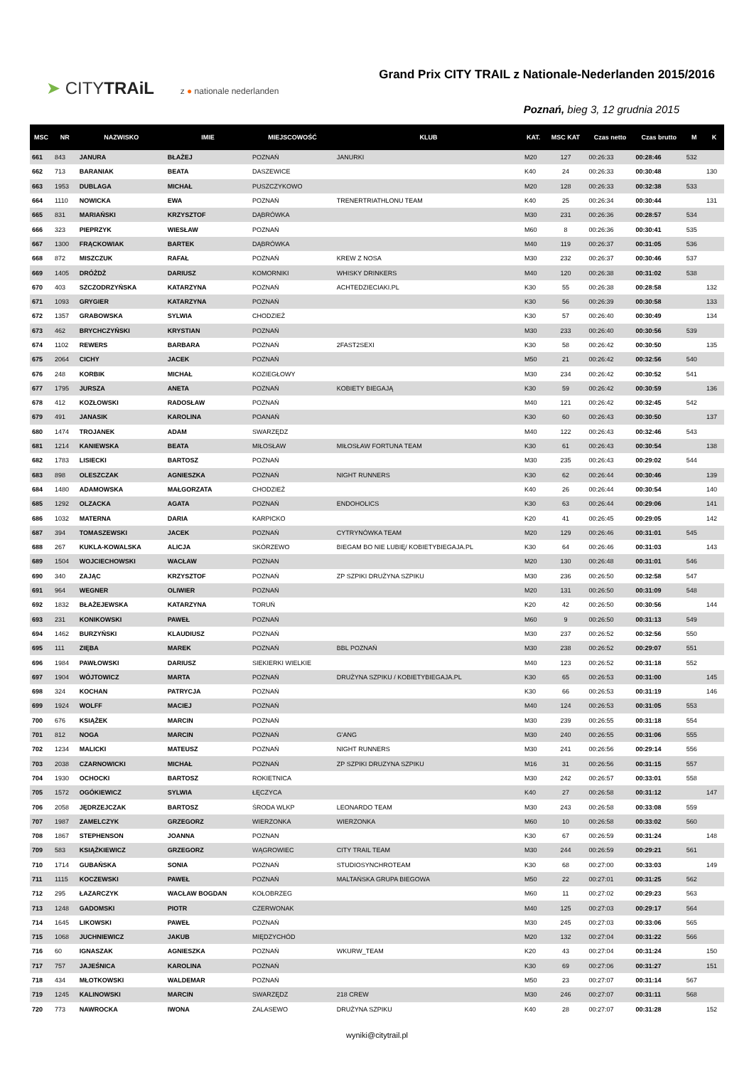➤ CITYTRAiL z ● nationale nederlanden
Grand Prix CITY TRAIL z Nationale-Nederlanden 2015/2016
Poznań, bieg 3, 12 grudnia 2015
| MSC | NR | NAZWISKO | IMIE | MIEJSCOWOŚĆ | KLUB | KAT. | MSC KAT | Czas netto | Czas brutto | M | K |
| --- | --- | --- | --- | --- | --- | --- | --- | --- | --- | --- | --- |
| 661 | 843 | JANURA | BŁAŻEJ | POZNAŃ | JANURKI | M20 | 127 | 00:26:33 | 00:28:46 | 532 | |
| 662 | 713 | BARANIAK | BEATA | DASZEWICE | | K40 | 24 | 00:26:33 | 00:30:48 | | 130 |
| 663 | 1953 | DUBLAGA | MICHAŁ | PUSZCZYKOWO | | M20 | 128 | 00:26:33 | 00:32:38 | 533 | |
| 664 | 1110 | NOWICKA | EWA | POZNAŃ | TRENERTRIATHLONU TEAM | K40 | 25 | 00:26:34 | 00:30:44 | | 131 |
| 665 | 831 | MARIAŃSKI | KRZYSZTOF | DĄBRÓWKA | | M30 | 231 | 00:26:36 | 00:28:57 | 534 | |
| 666 | 323 | PIEPRZYK | WIESŁAW | POZNAŃ | | M60 | 8 | 00:26:36 | 00:30:41 | 535 | |
| 667 | 1300 | FRĄCKOWIAK | BARTEK | DĄBRÓWKA | | M40 | 119 | 00:26:37 | 00:31:05 | 536 | |
| 668 | 872 | MISZCZUK | RAFAŁ | POZNAŃ | KREW Z NOSA | M30 | 232 | 00:26:37 | 00:30:46 | 537 | |
| 669 | 1405 | DRÓŻDŻ | DARIUSZ | KOMORNIKI | WHISKY DRINKERS | M40 | 120 | 00:26:38 | 00:31:02 | 538 | |
| 670 | 403 | SZCZODRZYŃSKA | KATARZYNA | POZNAŃ | ACHTEDZIECIAKI.PL | K30 | 55 | 00:26:38 | 00:28:58 | | 132 |
| 671 | 1093 | GRYGIER | KATARZYNA | POZNAŃ | | K30 | 56 | 00:26:39 | 00:30:58 | | 133 |
| 672 | 1357 | GRABOWSKA | SYLWIA | CHODZIEŻ | | K30 | 57 | 00:26:40 | 00:30:49 | | 134 |
| 673 | 462 | BRYCHCZYŃSKI | KRYSTIAN | POZNAŃ | | M30 | 233 | 00:26:40 | 00:30:56 | 539 | |
| 674 | 1102 | REWERS | BARBARA | POZNAŃ | 2FAST2SEXI | K30 | 58 | 00:26:42 | 00:30:50 | | 135 |
| 675 | 2064 | CICHY | JACEK | POZNAŃ | | M50 | 21 | 00:26:42 | 00:32:56 | 540 | |
| 676 | 248 | KORBIK | MICHAŁ | KOZIEGŁOWY | | M30 | 234 | 00:26:42 | 00:30:52 | 541 | |
| 677 | 1795 | JURSZA | ANETA | POZNAŃ | KOBIETY BIEGAJĄ | K30 | 59 | 00:26:42 | 00:30:59 | | 136 |
| 678 | 412 | KOZŁOWSKI | RADOSŁAW | POZNAŃ | | M40 | 121 | 00:26:42 | 00:32:45 | 542 | |
| 679 | 491 | JANASIK | KAROLINA | POANAŃ | | K30 | 60 | 00:26:43 | 00:30:50 | | 137 |
| 680 | 1474 | TROJANEK | ADAM | SWARZĘDZ | | M40 | 122 | 00:26:43 | 00:32:46 | 543 | |
| 681 | 1214 | KANIEWSKA | BEATA | MIŁOSŁAW | MIŁOSŁAW FORTUNA TEAM | K30 | 61 | 00:26:43 | 00:30:54 | | 138 |
| 682 | 1783 | LISIECKI | BARTOSZ | POZNAŃ | | M30 | 235 | 00:26:43 | 00:29:02 | 544 | |
| 683 | 898 | OLESZCZAK | AGNIESZKA | POZNAŃ | NIGHT RUNNERS | K30 | 62 | 00:26:44 | 00:30:46 | | 139 |
| 684 | 1480 | ADAMOWSKA | MAŁGORZATA | CHODZIEŻ | | K40 | 26 | 00:26:44 | 00:30:54 | | 140 |
| 685 | 1292 | OLZACKA | AGATA | POZNAŃ | ENDOHOLICS | K30 | 63 | 00:26:44 | 00:29:06 | | 141 |
| 686 | 1032 | MATERNA | DARIA | KARPICKO | | K20 | 41 | 00:26:45 | 00:29:05 | | 142 |
| 687 | 394 | TOMASZEWSKI | JACEK | POZNAŃ | CYTRYNÓWKA TEAM | M20 | 129 | 00:26:46 | 00:31:01 | 545 | |
| 688 | 267 | KUKLA-KOWALSKA | ALICJA | SKÓRZEWO | BIEGAM BO NIE LUBIĘ/ KOBIETYBIEGAJA.PL | K30 | 64 | 00:26:46 | 00:31:03 | | 143 |
| 689 | 1504 | WOJCIECHOWSKI | WACŁAW | POZNAN | | M20 | 130 | 00:26:48 | 00:31:01 | 546 | |
| 690 | 340 | ZAJĄC | KRZYSZTOF | POZNAŃ | ZP SZPIKI DRUŻYNA SZPIKU | M30 | 236 | 00:26:50 | 00:32:58 | 547 | |
| 691 | 964 | WEGNER | OLIWIER | POZNAŃ | | M20 | 131 | 00:26:50 | 00:31:09 | 548 | |
| 692 | 1832 | BŁAŻEJEWSKA | KATARZYNA | TORUŃ | | K20 | 42 | 00:26:50 | 00:30:56 | | 144 |
| 693 | 231 | KONIKOWSKI | PAWEŁ | POZNAŃ | | M60 | 9 | 00:26:50 | 00:31:13 | 549 | |
| 694 | 1462 | BURZYŃSKI | KLAUDIUSZ | POZNAŃ | | M30 | 237 | 00:26:52 | 00:32:56 | 550 | |
| 695 | 111 | ZIĘBA | MAREK | POZNAŃ | BBL POZNAŃ | M30 | 238 | 00:26:52 | 00:29:07 | 551 | |
| 696 | 1984 | PAWŁOWSKI | DARIUSZ | SIEKIERKI WIELKIE | | M40 | 123 | 00:26:52 | 00:31:18 | 552 | |
| 697 | 1904 | WÓJTOWICZ | MARTA | POZNAŃ | DRUŻYNA SZPIKU / KOBIETYBIEGAJA.PL | K30 | 65 | 00:26:53 | 00:31:00 | | 145 |
| 698 | 324 | KOCHAN | PATRYCJA | POZNAŃ | | K30 | 66 | 00:26:53 | 00:31:19 | | 146 |
| 699 | 1924 | WOLFF | MACIEJ | POZNAŃ | | M40 | 124 | 00:26:53 | 00:31:05 | 553 | |
| 700 | 676 | KSIĄŻEK | MARCIN | POZNAŃ | | M30 | 239 | 00:26:55 | 00:31:18 | 554 | |
| 701 | 812 | NOGA | MARCIN | POZNAŃ | G'ANG | M30 | 240 | 00:26:55 | 00:31:06 | 555 | |
| 702 | 1234 | MALICKI | MATEUSZ | POZNAŃ | NIGHT RUNNERS | M30 | 241 | 00:26:56 | 00:29:14 | 556 | |
| 703 | 2038 | CZARNOWICKI | MICHAŁ | POZNAŃ | ZP SZPIKI DRUZYNA SZPIKU | M16 | 31 | 00:26:56 | 00:31:15 | 557 | |
| 704 | 1930 | OCHOCKI | BARTOSZ | ROKIETNICA | | M30 | 242 | 00:26:57 | 00:33:01 | 558 | |
| 705 | 1572 | OGÓKIEWICZ | SYLWIA | ŁĘCZYCA | | K40 | 27 | 00:26:58 | 00:31:12 | | 147 |
| 706 | 2058 | JĘDRZEJCZAK | BARTOSZ | ŚRODA WLKP | LEONARDO TEAM | M30 | 243 | 00:26:58 | 00:33:08 | 559 | |
| 707 | 1987 | ZAMELCZYK | GRZEGORZ | WIERZONKA | WIERZONKA | M60 | 10 | 00:26:58 | 00:33:02 | 560 | |
| 708 | 1867 | STEPHENSON | JOANNA | POZNAN | | K30 | 67 | 00:26:59 | 00:31:24 | | 148 |
| 709 | 583 | KSIĄŻKIEWICZ | GRZEGORZ | WĄGROWIEC | CITY TRAIL TEAM | M30 | 244 | 00:26:59 | 00:29:21 | 561 | |
| 710 | 1714 | GUBAŃSKA | SONIA | POZNAŃ | STUDIOSYNCHROTEAM | K30 | 68 | 00:27:00 | 00:33:03 | | 149 |
| 711 | 1115 | KOCZEWSKI | PAWEŁ | POZNAŃ | MALTAŃSKA GRUPA BIEGOWA | M50 | 22 | 00:27:01 | 00:31:25 | 562 | |
| 712 | 295 | ŁAZARCZYK | WACŁAW BOGDAN | KOŁOBRZEG | | M60 | 11 | 00:27:02 | 00:29:23 | 563 | |
| 713 | 1248 | GADOMSKI | PIOTR | CZERWONAK | | M40 | 125 | 00:27:03 | 00:29:17 | 564 | |
| 714 | 1645 | LIKOWSKI | PAWEŁ | POZNAŃ | | M30 | 245 | 00:27:03 | 00:33:06 | 565 | |
| 715 | 1068 | JUCHNIEWICZ | JAKUB | MIĘDZYCHÓD | | M20 | 132 | 00:27:04 | 00:31:22 | 566 | |
| 716 | 60 | IGNASZAK | AGNIESZKA | POZNAŃ | WKURW_TEAM | K20 | 43 | 00:27:04 | 00:31:24 | | 150 |
| 717 | 757 | JAJEŚNICA | KAROLINA | POZNAŃ | | K30 | 69 | 00:27:06 | 00:31:27 | | 151 |
| 718 | 434 | MŁOTKOWSKI | WALDEMAR | POZNAŃ | | M50 | 23 | 00:27:07 | 00:31:14 | 567 | |
| 719 | 1245 | KALINOWSKI | MARCIN | SWARZĘDZ | 218 CREW | M30 | 246 | 00:27:07 | 00:31:11 | 568 | |
| 720 | 773 | NAWROCKA | IWONA | ZALASEWO | DRUŻYNA SZPIKU | K40 | 28 | 00:27:07 | 00:31:28 | | 152 |
wyniki@citytrail.pl